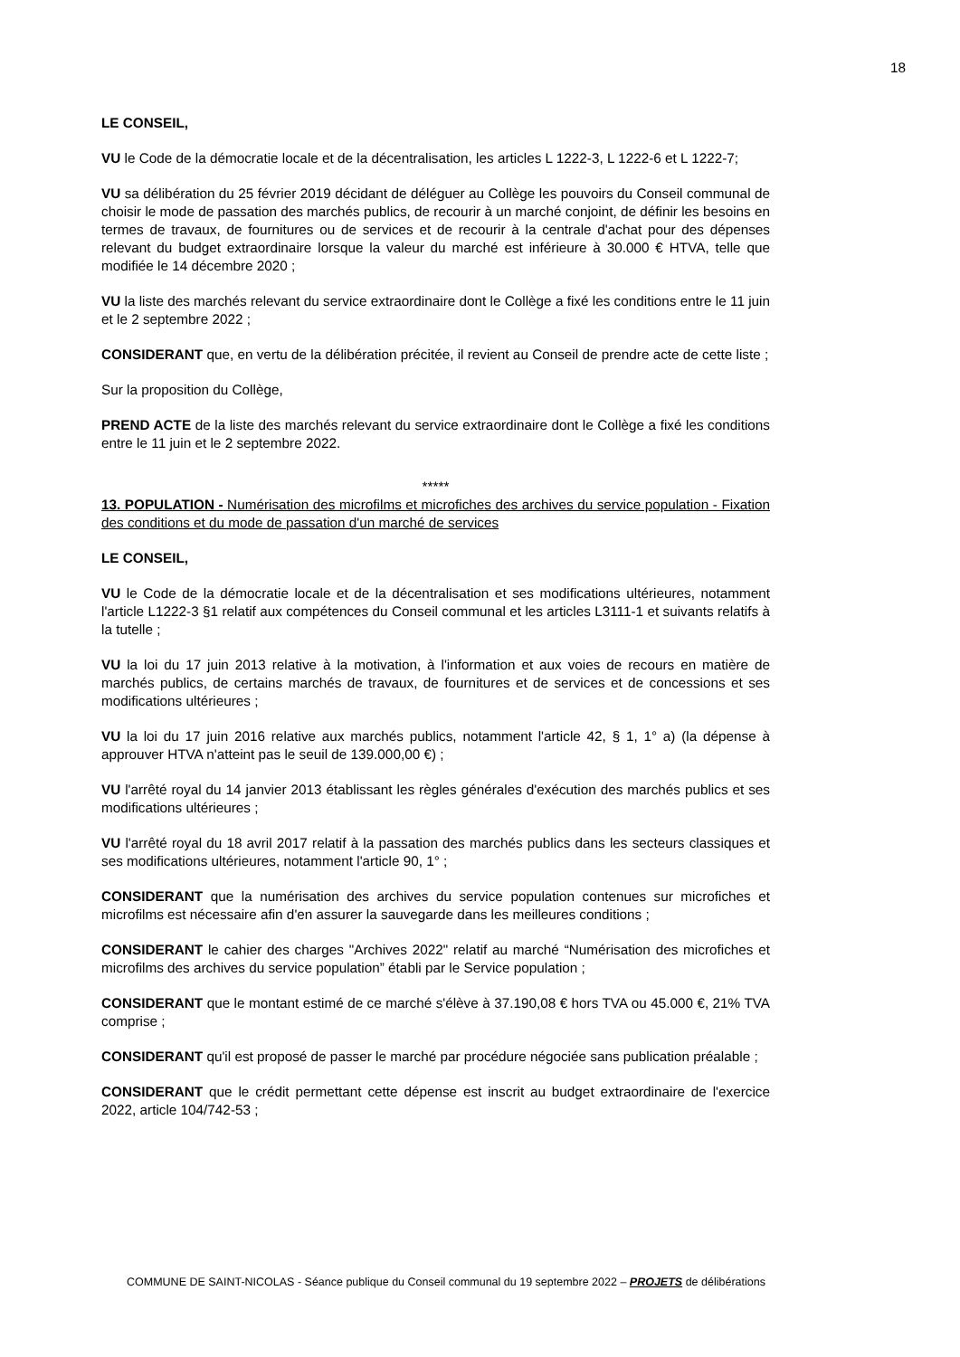18
LE CONSEIL,
VU le Code de la démocratie locale et de la décentralisation, les articles L 1222-3, L 1222-6 et L 1222-7;
VU sa délibération du 25 février 2019 décidant de déléguer au Collège les pouvoirs du Conseil communal de choisir le mode de passation des marchés publics, de recourir à un marché conjoint, de définir les besoins en termes de travaux, de fournitures ou de services et de recourir à la centrale d'achat pour des dépenses relevant du budget extraordinaire lorsque la valeur du marché est inférieure à 30.000 € HTVA, telle que modifiée le 14 décembre 2020 ;
VU la liste des marchés relevant du service extraordinaire dont le Collège a fixé les conditions entre le 11 juin et le 2 septembre 2022 ;
CONSIDERANT que, en vertu de la délibération précitée, il revient au Conseil de prendre acte de cette liste ;
Sur la proposition du Collège,
PREND ACTE de la liste des marchés relevant du service extraordinaire dont le Collège a fixé les conditions entre le 11 juin et le 2 septembre 2022.
*****
13. POPULATION - Numérisation des microfilms et microfiches des archives du service population - Fixation des conditions et du mode de passation d'un marché de services
LE CONSEIL,
VU le Code de la démocratie locale et de la décentralisation et ses modifications ultérieures, notamment l'article L1222-3 §1 relatif aux compétences du Conseil communal et les articles L3111-1 et suivants relatifs à la tutelle ;
VU la loi du 17 juin 2013 relative à la motivation, à l'information et aux voies de recours en matière de marchés publics, de certains marchés de travaux, de fournitures et de services et de concessions et ses modifications ultérieures ;
VU la loi du 17 juin 2016 relative aux marchés publics, notamment l'article 42, § 1, 1° a) (la dépense à approuver HTVA n'atteint pas le seuil de 139.000,00 €) ;
VU l'arrêté royal du 14 janvier 2013 établissant les règles générales d'exécution des marchés publics et ses modifications ultérieures ;
VU l'arrêté royal du 18 avril 2017 relatif à la passation des marchés publics dans les secteurs classiques et ses modifications ultérieures, notamment l'article 90, 1° ;
CONSIDERANT que la numérisation des archives du service population contenues sur microfiches et microfilms est nécessaire afin d'en assurer la sauvegarde dans les meilleures conditions ;
CONSIDERANT le cahier des charges "Archives 2022" relatif au marché “Numérisation des microfiches et microfilms des archives du service population” établi par le Service population ;
CONSIDERANT que le montant estimé de ce marché s'élève à 37.190,08 € hors TVA ou 45.000 €, 21% TVA comprise ;
CONSIDERANT qu'il est proposé de passer le marché par procédure négociée sans publication préalable ;
CONSIDERANT que le crédit permettant cette dépense est inscrit au budget extraordinaire de l'exercice 2022, article 104/742-53 ;
COMMUNE DE SAINT-NICOLAS - Séance publique du Conseil communal du 19 septembre 2022 – PROJETS de délibérations